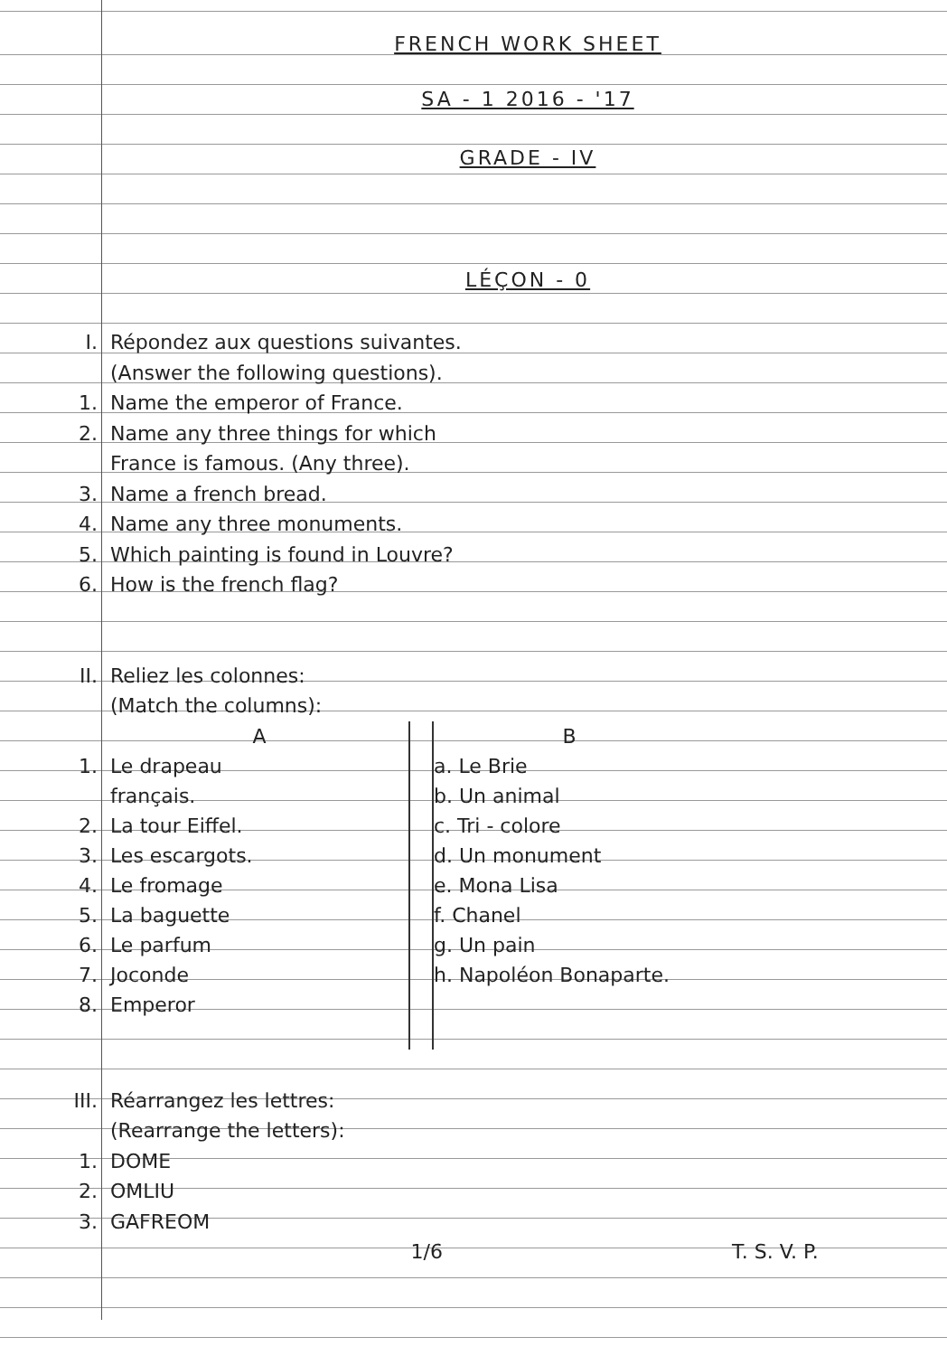FRENCH WORK SHEET
SA - 1 2016 - '17
GRADE - IV
LÉÇON - 0
I. Répondez aux questions suivantes.
(Answer the following questions).
1. Name the emperor of France.
2. Name any three things for which
France is famous. (Any three).
3. Name a french bread.
4. Name any three monuments.
5. Which painting is found in Louvre?
6. How is the french flag?
II. Reliez les colonnes:
(Match the columns):
| | A | | B |
| 1. | Le drapeau | | a. Le Brie |
| | français. | | b. Un animal |
| 2. | La tour Eiffel. | | c. Tri - colore |
| 3. | Les escargots. | | d. Un monument |
| 4. | Le fromage | | e. Mona Lisa |
| 5. | La baguette | | f. Chanel |
| 6. | Le parfum | | g. Un pain |
| 7. | Joconde | | h. Napoléon Bonaparte. |
| 8. | Emperor | | |
III. Réarrangez les lettres:
(Rearrange the letters):
1. DOME
2. OMLIU
3. GAFREOM
1/6 T. S. V. P.